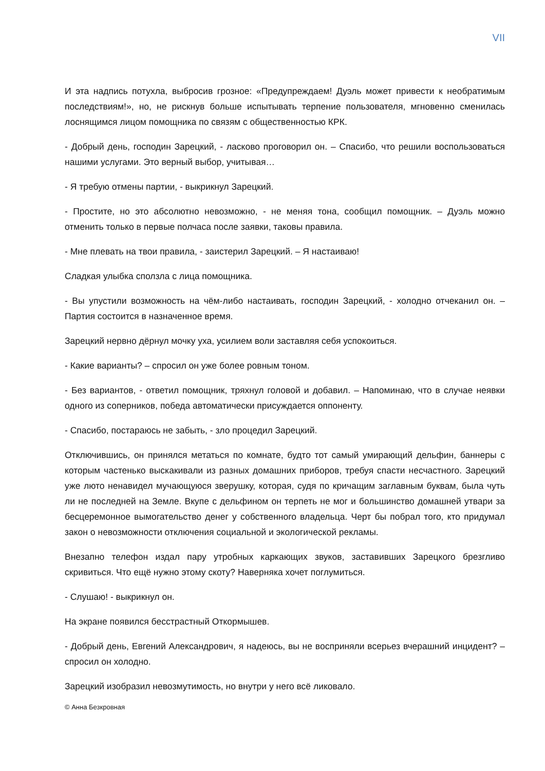VII
И эта надпись потухла, выбросив грозное: «Предупреждаем! Дуэль может привести к необратимым последствиям!», но, не рискнув больше испытывать терпение пользователя, мгновенно сменилась лоснящимся лицом помощника по связям с общественностью КРК.
- Добрый день, господин Зарецкий, - ласково проговорил он. – Спасибо, что решили воспользоваться нашими услугами. Это верный выбор, учитывая…
- Я требую отмены партии, - выкрикнул Зарецкий.
- Простите, но это абсолютно невозможно, - не меняя тона, сообщил помощник. – Дуэль можно отменить только в первые полчаса после заявки, таковы правила.
- Мне плевать на твои правила, - заистерил Зарецкий. – Я настаиваю!
Сладкая улыбка сползла с лица помощника.
- Вы упустили возможность на чём-либо настаивать, господин Зарецкий, - холодно отчеканил он. – Партия состоится в назначенное время.
Зарецкий нервно дёрнул мочку уха, усилием воли заставляя себя успокоиться.
- Какие варианты? – спросил он уже более ровным тоном.
- Без вариантов, - ответил помощник, тряхнул головой и добавил. – Напоминаю, что в случае неявки одного из соперников, победа автоматически присуждается оппоненту.
- Спасибо, постараюсь не забыть, - зло процедил Зарецкий.
Отключившись, он принялся метаться по комнате, будто тот самый умирающий дельфин, баннеры с которым частенько выскакивали из разных домашних приборов, требуя спасти несчастного. Зарецкий уже люто ненавидел мучающуюся зверушку, которая, судя по кричащим заглавным буквам, была чуть ли не последней на Земле. Вкупе с дельфином он терпеть не мог и большинство домашней утвари за бесцеремонное вымогательство денег у собственного владельца. Черт бы побрал того, кто придумал закон о невозможности отключения социальной и экологической рекламы.
Внезапно телефон издал пару утробных каркающих звуков, заставивших Зарецкого брезгливо скривиться. Что ещё нужно этому скоту? Наверняка хочет поглумиться.
- Слушаю! - выкрикнул он.
На экране появился бесстрастный Откормышев.
- Добрый день, Евгений Александрович, я надеюсь, вы не восприняли всерьез вчерашний инцидент? – спросил он холодно.
Зарецкий изобразил невозмутимость, но внутри у него всё ликовало.
© Анна Безкровная